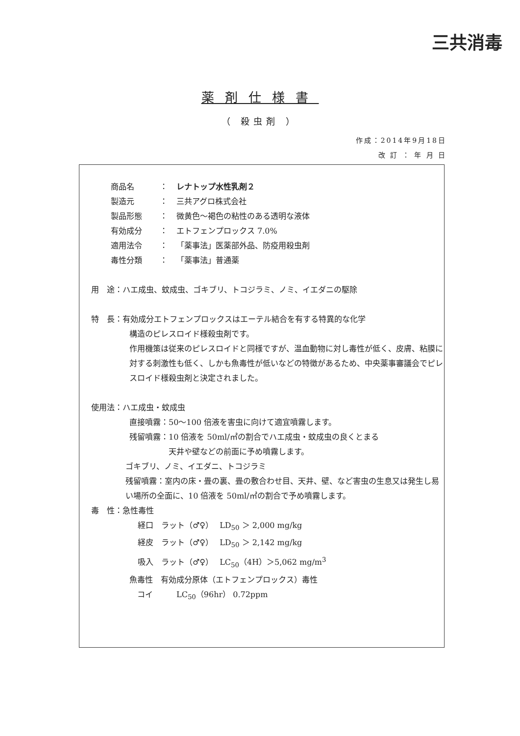三共消毒
薬剤仕様書
（ 殺虫剤 ）
作成：2014年9月18日
改 訂 ： 年 月 日
商品名 ： レナトップ水性乳剤２
製造元 ： 三共アグロ株式会社
製品形態 ： 微黄色～褐色の粘性のある透明な液体
有効成分 ： エトフェンプロックス 7.0%
適用法令 ： 「薬事法」医薬部外品、防疫用殺虫剤
毒性分類 ： 「薬事法」普通薬
用　途：ハエ成虫、蚊成虫、ゴキブリ、トコジラミ、ノミ、イエダニの駆除
特　長：有効成分エトフェンプロックスはエーテル結合を有する特異的な化学
構造のピレスロイド様殺虫剤です。
作用機策は従来のピレスロイドと同様ですが、温血動物に対し毒性が低く、皮膚、粘膜に対する刺激性も低く、しかも魚毒性が低いなどの特徴があるため、中央薬事審議会でピレスロイド様殺虫剤と決定されました。
使用法：ハエ成虫・蚊成虫
直接噴霧：50～100 倍液を害虫に向けて適宜噴霧します。
残留噴霧：10 倍液を 50ml/㎡の割合でハエ成虫・蚊成虫の良くとまる
　　　　　天井や壁などの前面に予め噴霧します。
ゴキブリ、ノミ、イエダニ、トコジラミ
残留噴霧：室内の床・畳の裏、畳の敷合わせ目、天井、壁、など害虫の生息又は発生し易い場所の全面に、10 倍液を 50ml/㎡の割合で予め噴霧します。
毒　性：急性毒性
経口　ラット（♂♀）　 LD<sub>50</sub> ＞ 2,000 mg/kg
経皮　ラット（♂♀）　 LD<sub>50</sub> ＞ 2,142 mg/kg
吸入　ラット（♂♀）　 LC<sub>50</sub>（4H）＞5,062 mg/m<sup>3</sup>
魚毒性　有効成分原体（エトフェンプロックス）毒性
　コイ　　　LC<sub>50</sub>（96hr） 0.72ppm